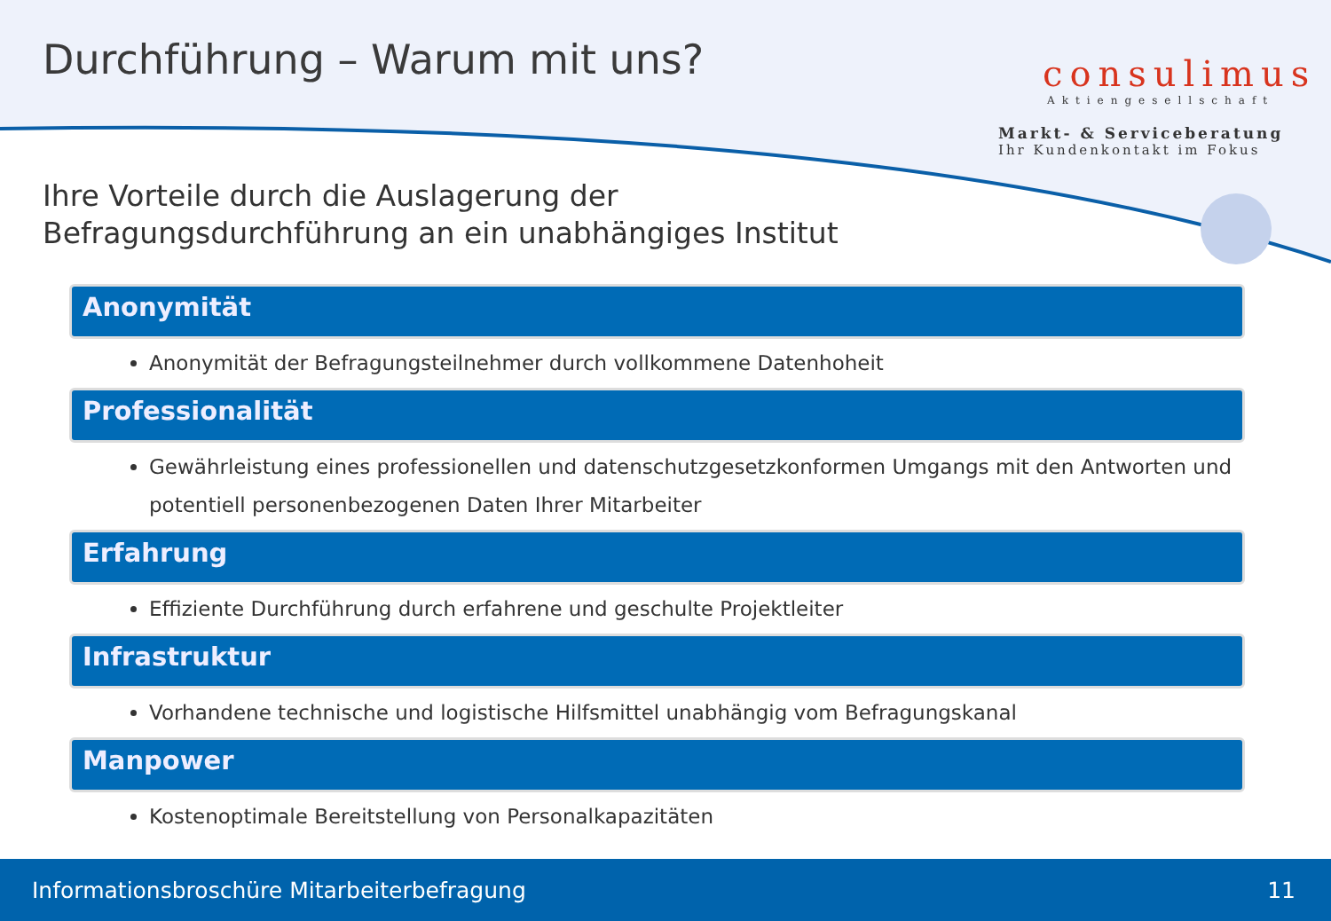Durchführung – Warum mit uns?
consulimus
Aktiengesellschaft
Markt- & Serviceberatung
Ihr Kundenkontakt im Fokus
Ihre Vorteile durch die Auslagerung der
Befragungsdurchführung an ein unabhängiges Institut
Anonymität
Anonymität der Befragungsteilnehmer durch vollkommene Datenhoheit
Professionalität
Gewährleistung eines professionellen und datenschutzgesetzkonformen Umgangs mit den Antworten und potentiell personenbezogenen Daten Ihrer Mitarbeiter
Erfahrung
Effiziente Durchführung durch erfahrene und geschulte Projektleiter
Infrastruktur
Vorhandene technische und logistische Hilfsmittel unabhängig vom Befragungskanal
Manpower
Kostenoptimale Bereitstellung von Personalkapazitäten
Informationsbroschüre Mitarbeiterbefragung 11